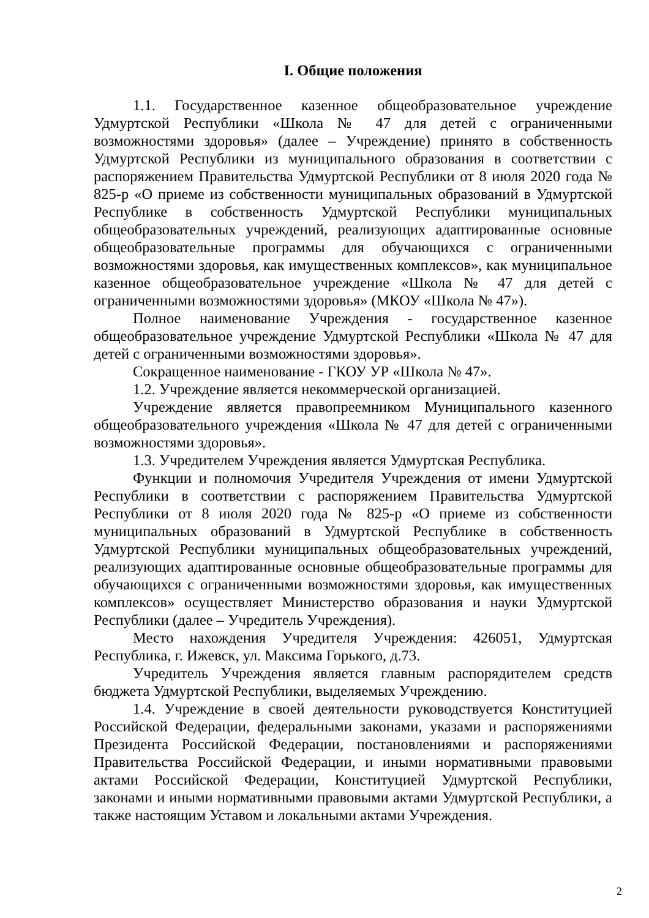I. Общие положения
1.1. Государственное казенное общеобразовательное учреждение Удмуртской Республики «Школа № 47 для детей с ограниченными возможностями здоровья» (далее – Учреждение) принято в собственность Удмуртской Республики из муниципального образования в соответствии с распоряжением Правительства Удмуртской Республики от 8 июля 2020 года № 825-р «О приеме из собственности муниципальных образований в Удмуртской Республике в собственность Удмуртской Республики муниципальных общеобразовательных учреждений, реализующих адаптированные основные общеобразовательные программы для обучающихся с ограниченными возможностями здоровья, как имущественных комплексов», как муниципальное казенное общеобразовательное учреждение «Школа № 47 для детей с ограниченными возможностями здоровья» (МКОУ «Школа № 47»).
Полное наименование Учреждения - государственное казенное общеобразовательное учреждение Удмуртской Республики «Школа № 47 для детей с ограниченными возможностями здоровья».
Сокращенное наименование - ГКОУ УР «Школа № 47».
1.2. Учреждение является некоммерческой организацией.
Учреждение является правопреемником Муниципального казенного общеобразовательного учреждения «Школа № 47 для детей с ограниченными возможностями здоровья».
1.3. Учредителем Учреждения является Удмуртская Республика.
Функции и полномочия Учредителя Учреждения от имени Удмуртской Республики в соответствии с распоряжением Правительства Удмуртской Республики от 8 июля 2020 года № 825-р «О приеме из собственности муниципальных образований в Удмуртской Республике в собственность Удмуртской Республики муниципальных общеобразовательных учреждений, реализующих адаптированные основные общеобразовательные программы для обучающихся с ограниченными возможностями здоровья, как имущественных комплексов» осуществляет Министерство образования и науки Удмуртской Республики (далее – Учредитель Учреждения).
Место нахождения Учредителя Учреждения: 426051, Удмуртская Республика, г. Ижевск, ул. Максима Горького, д.73.
Учредитель Учреждения является главным распорядителем средств бюджета Удмуртской Республики, выделяемых Учреждению.
1.4. Учреждение в своей деятельности руководствуется Конституцией Российской Федерации, федеральными законами, указами и распоряжениями Президента Российской Федерации, постановлениями и распоряжениями Правительства Российской Федерации, и иными нормативными правовыми актами Российской Федерации, Конституцией Удмуртской Республики, законами и иными нормативными правовыми актами Удмуртской Республики, а также настоящим Уставом и локальными актами Учреждения.
2